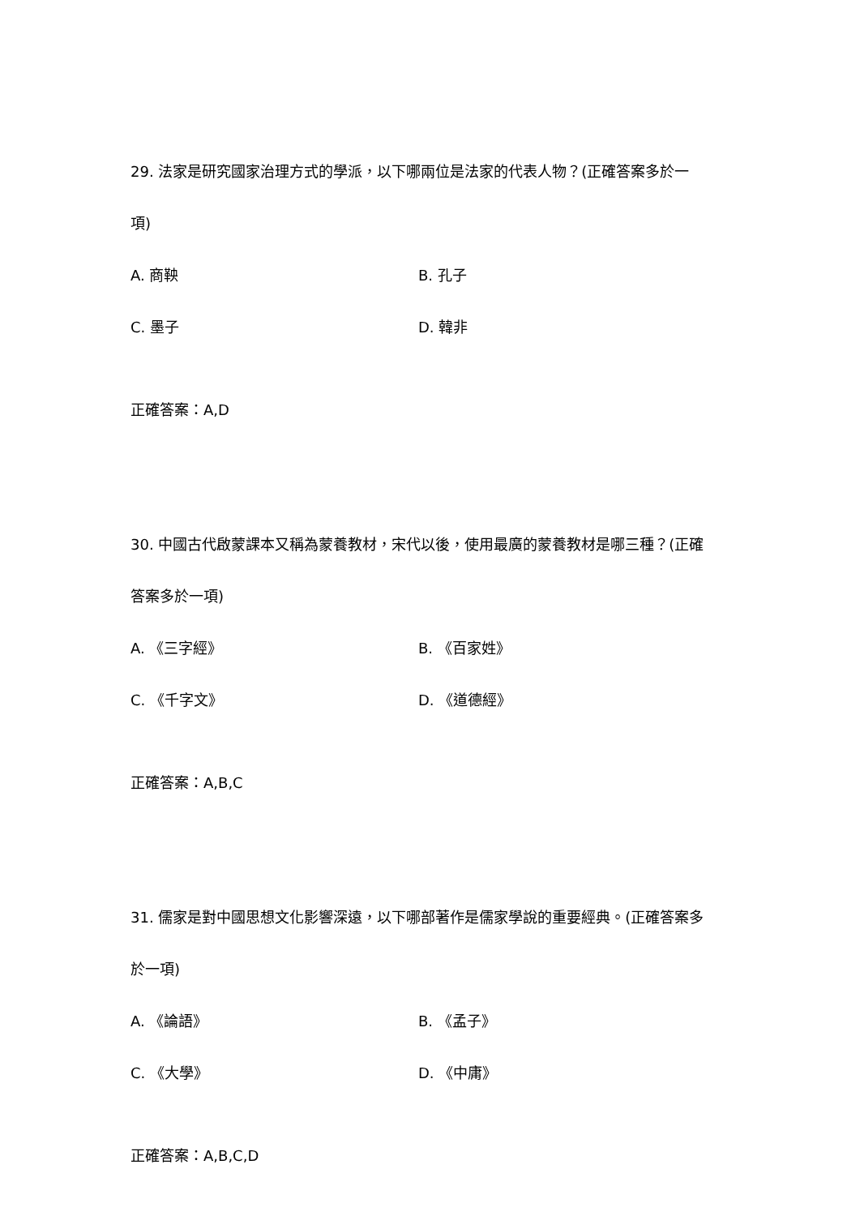29. 法家是研究國家治理方式的學派，以下哪兩位是法家的代表人物？(正確答案多於一項)
A. 商鞅 B. 孔子
C. 墨子 D. 韓非
正確答案：A,D
30. 中國古代啟蒙課本又稱為蒙養教材，宋代以後，使用最廣的蒙養教材是哪三種？(正確答案多於一項)
A. 《三字經》 B. 《百家姓》
C. 《千字文》 D. 《道德經》
正確答案：A,B,C
31. 儒家是對中國思想文化影響深遠，以下哪部著作是儒家學說的重要經典。(正確答案多於一項)
A. 《論語》 B. 《孟子》
C. 《大學》 D. 《中庸》
正確答案：A,B,C,D